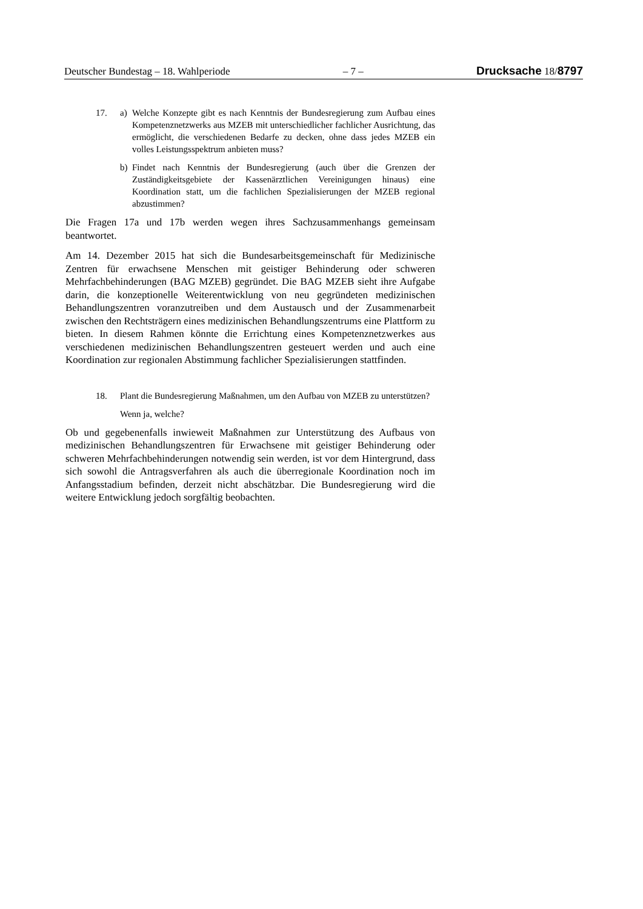Deutscher Bundestag – 18. Wahlperiode – 7 – Drucksache 18/8797
17. a) Welche Konzepte gibt es nach Kenntnis der Bundesregierung zum Aufbau eines Kompetenznetzwerks aus MZEB mit unterschiedlicher fachlicher Ausrichtung, das ermöglicht, die verschiedenen Bedarfe zu decken, ohne dass jedes MZEB ein volles Leistungsspektrum anbieten muss?
b) Findet nach Kenntnis der Bundesregierung (auch über die Grenzen der Zuständigkeitsgebiete der Kassenärztlichen Vereinigungen hinaus) eine Koordination statt, um die fachlichen Spezialisierungen der MZEB regional abzustimmen?
Die Fragen 17a und 17b werden wegen ihres Sachzusammenhangs gemeinsam beantwortet.
Am 14. Dezember 2015 hat sich die Bundesarbeitsgemeinschaft für Medizinische Zentren für erwachsene Menschen mit geistiger Behinderung oder schweren Mehrfachbehinderungen (BAG MZEB) gegründet. Die BAG MZEB sieht ihre Aufgabe darin, die konzeptionelle Weiterentwicklung von neu gegründeten medizinischen Behandlungszentren voranzutreiben und dem Austausch und der Zusammenarbeit zwischen den Rechtsträgern eines medizinischen Behandlungszentrums eine Plattform zu bieten. In diesem Rahmen könnte die Errichtung eines Kompetenznetzwerkes aus verschiedenen medizinischen Behandlungszentren gesteuert werden und auch eine Koordination zur regionalen Abstimmung fachlicher Spezialisierungen stattfinden.
18. Plant die Bundesregierung Maßnahmen, um den Aufbau von MZEB zu unterstützen?
Wenn ja, welche?
Ob und gegebenenfalls inwieweit Maßnahmen zur Unterstützung des Aufbaus von medizinischen Behandlungszentren für Erwachsene mit geistiger Behinderung oder schweren Mehrfachbehinderungen notwendig sein werden, ist vor dem Hintergrund, dass sich sowohl die Antragsverfahren als auch die überregionale Koordination noch im Anfangsstadium befinden, derzeit nicht abschätzbar. Die Bundesregierung wird die weitere Entwicklung jedoch sorgfältig beobachten.